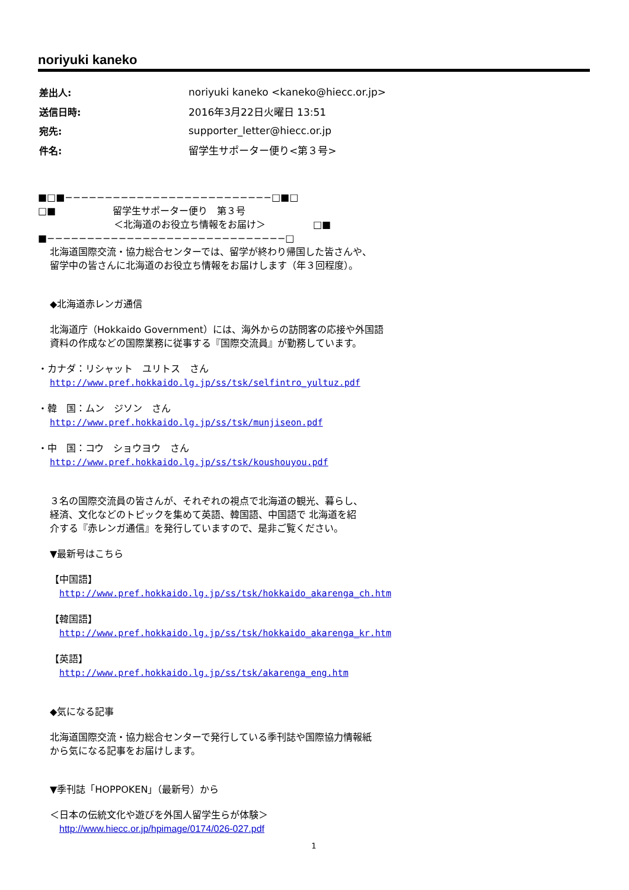noriyuki kaneko
| 差出人: | noriyuki kaneko <kaneko@hiecc.or.jp> |
| 送信日時: | 2016年3月22日火曜日 13:51 |
| 宛先: | supporter_letter@hiecc.or.jp |
| 件名: | 留学生サポーター便り<第３号> |
■□■−−−−−−−−−−−−−−−−−−−−−−−−−−□■□
□■　　　　　　留学生サポーター便り　第３号
　　　　　　　　＜北海道のお役立ち情報をお届け＞　　　　　□■
■−−−−−−−−−−−−−−−−−−−−−−−−−−−−−−□
北海道国際交流・協力総合センターでは、留学が終わり帰国した皆さんや、
留学中の皆さんに北海道のお役立ち情報をお届けします（年３回程度）。
◆北海道赤レンガ通信
北海道庁（Hokkaido Government）には、海外からの訪問客の応接や外国語
資料の作成などの国際業務に従事する『国際交流員』が勤務しています。
・カナダ：リシャット　ユリトス　さん
http://www.pref.hokkaido.lg.jp/ss/tsk/selfintro_yultuz.pdf
・韓　国：ムン　ジソン　さん
http://www.pref.hokkaido.lg.jp/ss/tsk/munjiseon.pdf
・中　国：コウ　ショウヨウ　さん
http://www.pref.hokkaido.lg.jp/ss/tsk/koushouyou.pdf
３名の国際交流員の皆さんが、それぞれの視点で北海道の観光、暮らし、
経済、文化などのトピックを集めて英語、韓国語、中国語で 北海道を紹
介する『赤レンガ通信』を発行していますので、是非ご覧ください。
▼最新号はこちら
【中国語】
　http://www.pref.hokkaido.lg.jp/ss/tsk/hokkaido_akarenga_ch.htm
【韓国語】
　http://www.pref.hokkaido.lg.jp/ss/tsk/hokkaido_akarenga_kr.htm
【英語】
　http://www.pref.hokkaido.lg.jp/ss/tsk/akarenga_eng.htm
◆気になる記事
北海道国際交流・協力総合センターで発行している季刊誌や国際協力情報紙
から気になる記事をお届けします。
▼季刊誌「HOPPOKEN」（最新号）から
＜日本の伝統文化や遊びを外国人留学生らが体験＞
　http://www.hiecc.or.jp/hpimage/0174/026-027.pdf
1